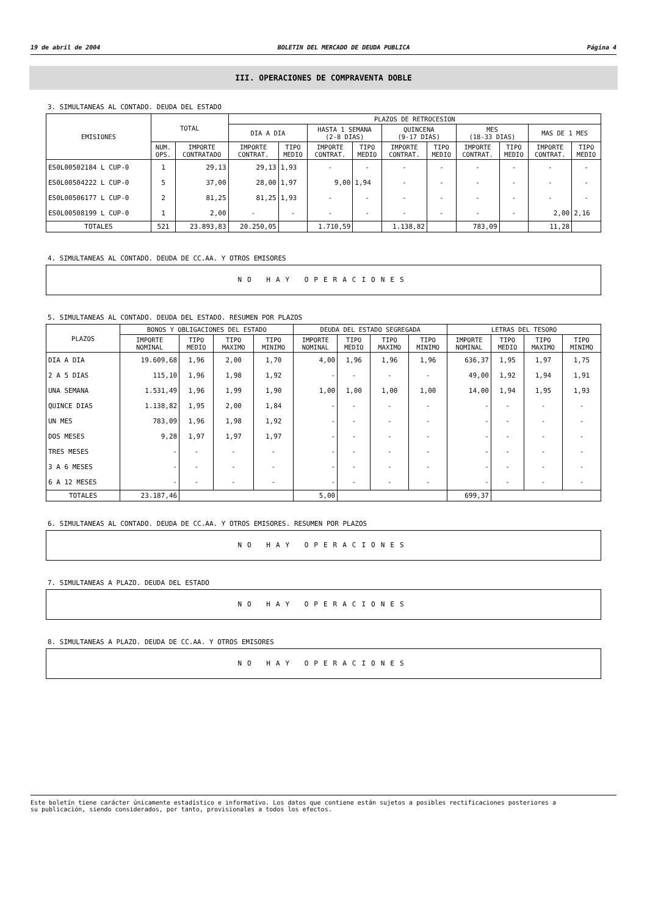19 de abril de 2004 BOLETIN DEL MERCADO DE DEUDA PUBLICA Página 4
III. OPERACIONES DE COMPRAVENTA DOBLE
3. SIMULTANEAS AL CONTADO. DEUDA DEL ESTADO
| EMISIONES | TOTAL | | PLAZOS DE RETROCESION | | | | | | | | | |
| --- | --- | --- | --- | --- | --- | --- | --- | --- | --- | --- | --- | --- |
| | | | DIA A DIA | | HASTA 1 SEMANA (2-8 DIAS) | | QUINCENA (9-17 DIAS) | | MES (18-33 DIAS) | | MAS DE 1 MES | |
| | NUM. OPS. | IMPORTE CONTRATADO | IMPORTE CONTRAT. | TIPO MEDIO | IMPORTE CONTRAT. | TIPO MEDIO | IMPORTE CONTRAT. | TIPO MEDIO | IMPORTE CONTRAT. | TIPO MEDIO | IMPORTE CONTRAT. | TIPO MEDIO |
| ES0L00502184 L CUP-0 | 1 | 29,13 | 29,13 | 1,93 | - | - | - | - | - | - | - | - |
| ES0L00504222 L CUP-0 | 5 | 37,00 | 28,00 | 1,97 | 9,00 | 1,94 | - | - | - | - | - | - |
| ES0L00506177 L CUP-0 | 2 | 81,25 | 81,25 | 1,93 | - | - | - | - | - | - | - | - |
| ES0L00508199 L CUP-0 | 1 | 2,00 | - | - | - | - | - | - | - | - | 2,00 | 2,16 |
| TOTALES | 521 | 23.893,83 | 20.250,05 | | 1.710,59 | | 1.138,82 | | 783,09 | | 11,28 | |
4. SIMULTANEAS AL CONTADO. DEUDA DE CC.AA. Y OTROS EMISORES
NO HAY OPERACIONES
5. SIMULTANEAS AL CONTADO. DEUDA DEL ESTADO. RESUMEN POR PLAZOS
| PLAZOS | BONOS Y OBLIGACIONES DEL ESTADO | | | | DEUDA DEL ESTADO SEGREGADA | | | | LETRAS DEL TESORO | | | |
| --- | --- | --- | --- | --- | --- | --- | --- | --- | --- | --- | --- | --- |
| | IMPORTE NOMINAL | TIPO MEDIO | TIPO MAXIMO | TIPO MINIMO | IMPORTE NOMINAL | TIPO MEDIO | TIPO MAXIMO | TIPO MINIMO | IMPORTE NOMINAL | TIPO MEDIO | TIPO MAXIMO | TIPO MINIMO |
| DIA A DIA | 19.609,68 | 1,96 | 2,00 | 1,70 | 4,00 | 1,96 | 1,96 | 1,96 | 636,37 | 1,95 | 1,97 | 1,75 |
| 2 A 5 DIAS | 115,10 | 1,96 | 1,98 | 1,92 | - | - | - | - | 49,00 | 1,92 | 1,94 | 1,91 |
| UNA SEMANA | 1.531,49 | 1,96 | 1,99 | 1,90 | 1,00 | 1,00 | 1,00 | 1,00 | 14,00 | 1,94 | 1,95 | 1,93 |
| QUINCE DIAS | 1.138,82 | 1,95 | 2,00 | 1,84 | - | - | - | - | - | - | - | - |
| UN MES | 783,09 | 1,96 | 1,98 | 1,92 | - | - | - | - | - | - | - | - |
| DOS MESES | 9,28 | 1,97 | 1,97 | 1,97 | - | - | - | - | - | - | - | - |
| TRES MESES | - | - | - | - | - | - | - | - | - | - | - | - |
| 3 A 6 MESES | - | - | - | - | - | - | - | - | - | - | - | - |
| 6 A 12 MESES | - | - | - | - | - | - | - | - | - | - | - | - |
| TOTALES | 23.187,46 | | | | 5,00 | | | | 699,37 | | | |
6. SIMULTANEAS AL CONTADO. DEUDA DE CC.AA. Y OTROS EMISORES. RESUMEN POR PLAZOS
NO HAY OPERACIONES
7. SIMULTANEAS A PLAZO. DEUDA DEL ESTADO
NO HAY OPERACIONES
8. SIMULTANEAS A PLAZO. DEUDA DE CC.AA. Y OTROS EMISORES
NO HAY OPERACIONES
Este boletín tiene carácter únicamente estadístico e informativo. Los datos que contiene están sujetos a posibles rectificaciones posteriores a
su publicación, siendo considerados, por tanto, provisionales a todos los efectos.